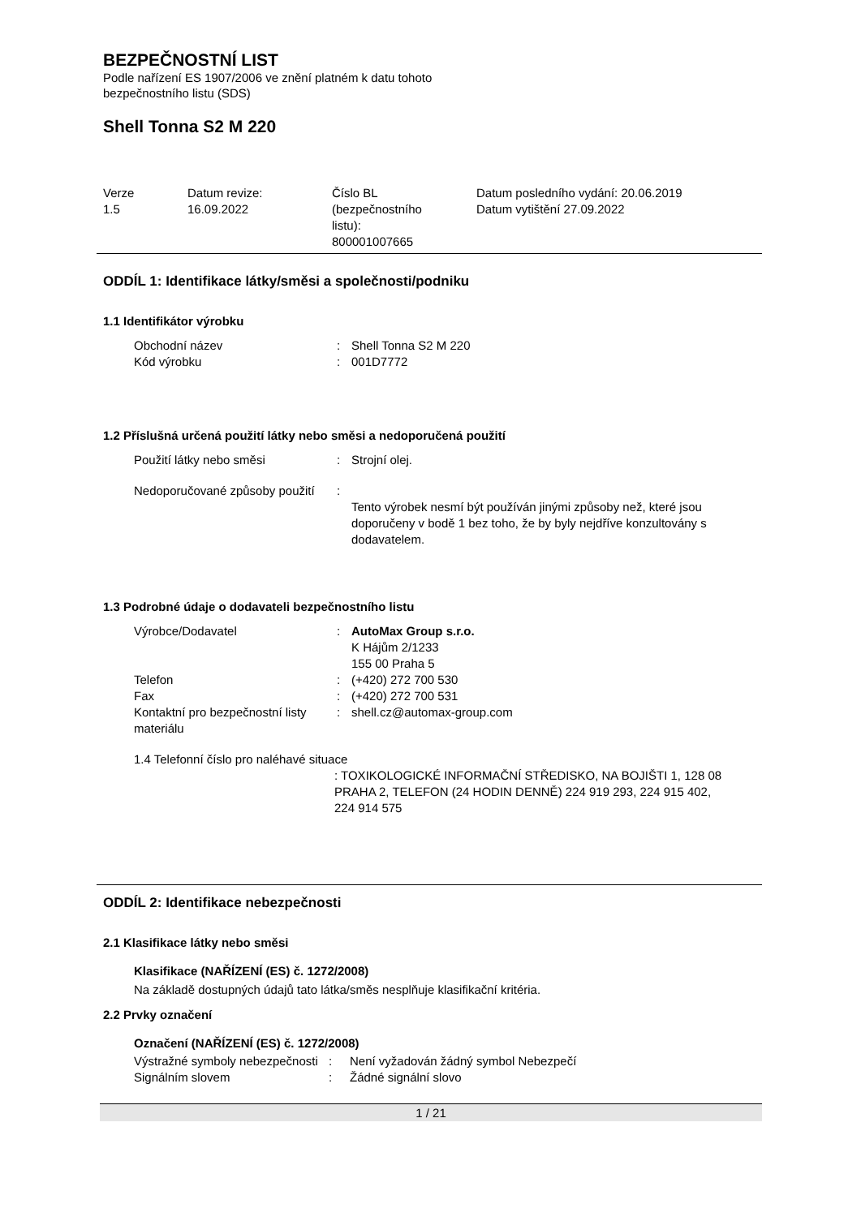BEZPEČNOSTNÍ LIST
Podle nařízení ES 1907/2006 ve znění platném k datu tohoto
bezpečnostního listu (SDS)
Shell Tonna S2 M 220
| Verze 1.5 | Datum revize: 16.09.2022 | Číslo BL (bezpečnostního listu): 800001007665 | Datum posledního vydání: 20.06.2019 Datum vytištění 27.09.2022 |
ODDÍL 1: Identifikace látky/směsi a společnosti/podniku
1.1 Identifikátor výrobku
| Obchodní název | : | Shell Tonna S2 M 220 |
| Kód výrobku | : | 001D7772 |
1.2 Příslušná určená použití látky nebo směsi a nedoporučená použití
| Použití látky nebo směsi | : | Strojní olej. |
| Nedoporučované způsoby použití | : | Tento výrobek nesmí být používán jinými způsoby než, které jsou doporučeny v bodě 1 bez toho, že by byly nejdříve konzultovány s dodavatelem. |
1.3 Podrobné údaje o dodavateli bezpečnostního listu
| Výrobce/Dodavatel | : | AutoMax Group s.r.o. K Hájům 2/1233 155 00 Praha 5 |
| Telefon | : | (+420) 272 700 530 |
| Fax | : | (+420) 272 700 531 |
| Kontaktní pro bezpečnostní listy materiálu | : | shell.cz@automax-group.com |
1.4 Telefonní číslo pro naléhavé situace
: TOXIKOLOGICKÉ INFORMAČNÍ STŘEDISKO, NA BOJIŠTI 1, 128 08 PRAHA 2, TELEFON (24 HODIN DENNĚ) 224 919 293, 224 915 402, 224 914 575
ODDÍL 2: Identifikace nebezpečnosti
2.1 Klasifikace látky nebo směsi
Klasifikace (NAŘÍZENÍ (ES) č. 1272/2008)
Na základě dostupných údajů tato látka/směs nesplňuje klasifikační kritéria.
2.2 Prvky označení
Označení (NAŘÍZENÍ (ES) č. 1272/2008)
| Výstražné symboly nebezpečnosti | : | Není vyžadován žádný symbol Nebezpečí |
| Signálním slovem | : | Žádné signální slovo |
1 / 21